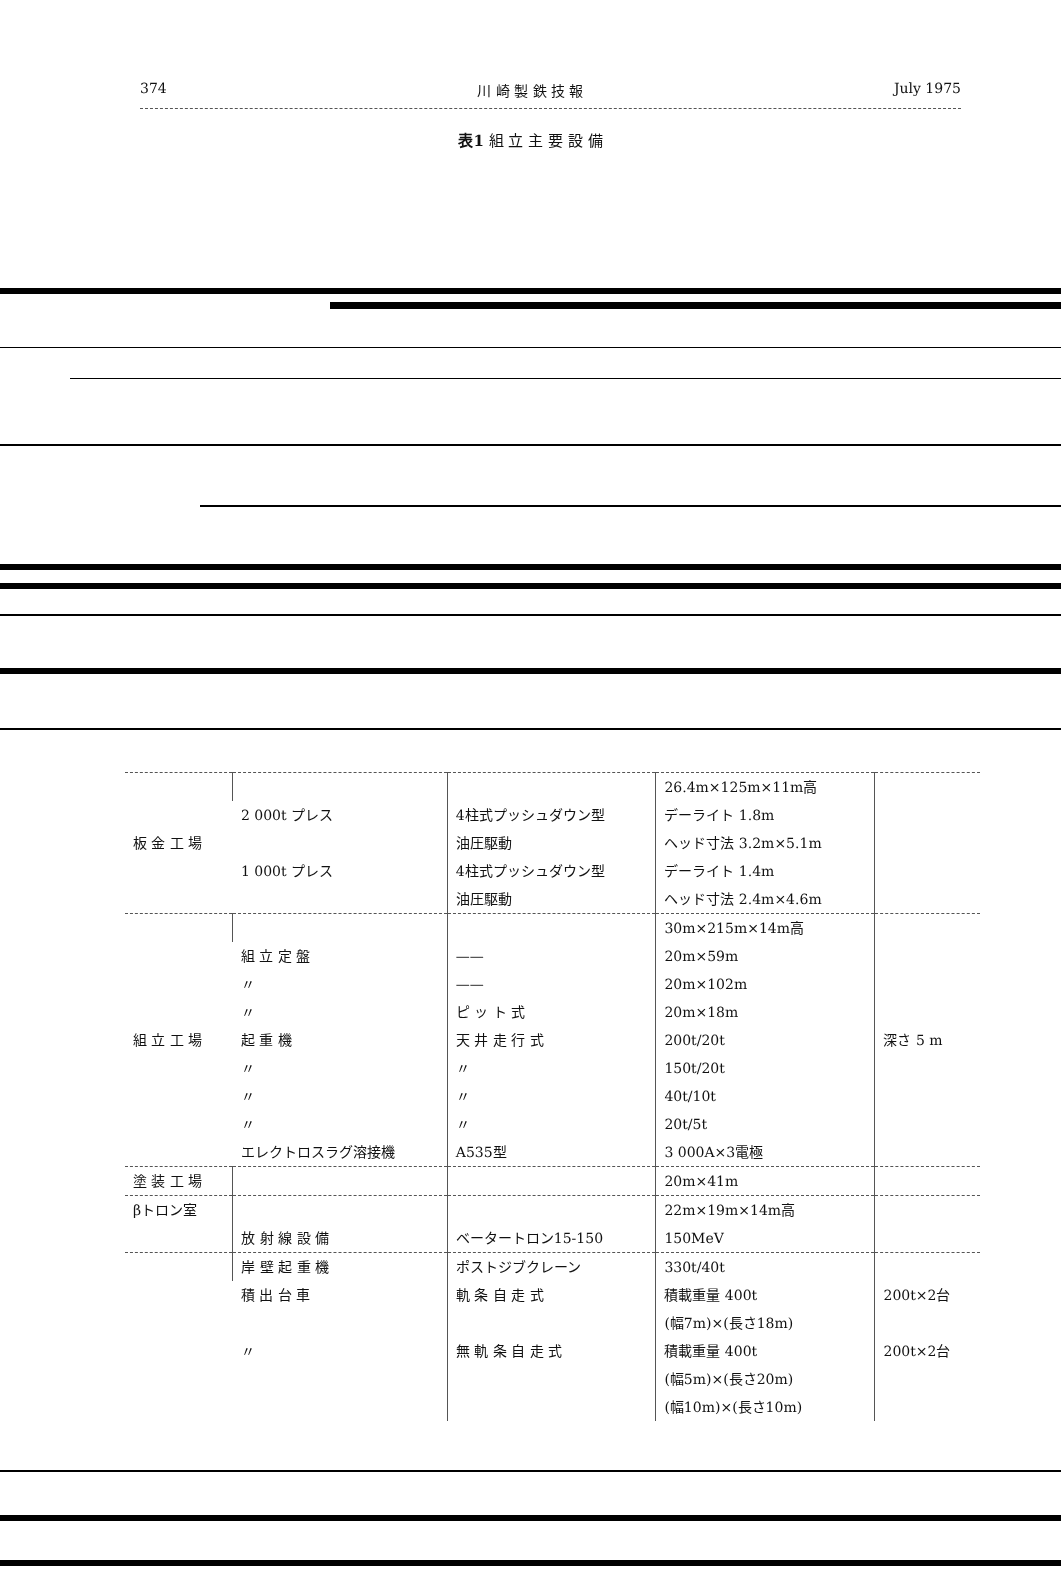374 川 崎 製 鉄 技 報 July 1975
表1 組 立 主 要 設 備
| 板 金 工 場 | | | 26.4m×125m×11m高 | |
| | 2 000t プレス | 4柱式プッシュダウン型 | デーライト 1.8m | |
| | | 油圧駆動 | ヘッド寸法 3.2m×5.1m | |
| | 1 000t プレス | 4柱式プッシュダウン型 | デーライト 1.4m | |
| | | 油圧駆動 | ヘッド寸法 2.4m×4.6m | |
| 組 立 工 場 | | | 30m×215m×14m高 | 深さ 5 m |
| | 組 立 定 盤 | —— | 20m×59m | |
| | 〃 | —— | 20m×102m | |
| | 〃 | ピ ッ ト 式 | 20m×18m | |
| | 起 重 機 | 天 井 走 行 式 | 200t/20t | |
| | 〃 | 〃 | 150t/20t | |
| | 〃 | 〃 | 40t/10t | |
| | 〃 | 〃 | 20t/5t | |
| | エレクトロスラグ溶接機 | A535型 | 3 000A×3電極 | |
| 塗 装 工 場 | | | 20m×41m | |
| βトロン室 | | | 22m×19m×14m高 | |
| | 放 射 線 設 備 | ベータートロン15-150 | 150MeV | |
| | 岸 壁 起 重 機 | ポストジブクレーン | 330t/40t | |
| | 積 出 台 車 | 軌 条 自 走 式 | 積載重量 400t | 200t×2台 |
| | | | (幅7m)×(長さ18m) | |
| | 〃 | 無 軌 条 自 走 式 | 積載重量 400t | 200t×2台 |
| | | | (幅5m)×(長さ20m) | |
| | | | (幅10m)×(長さ10m) | |